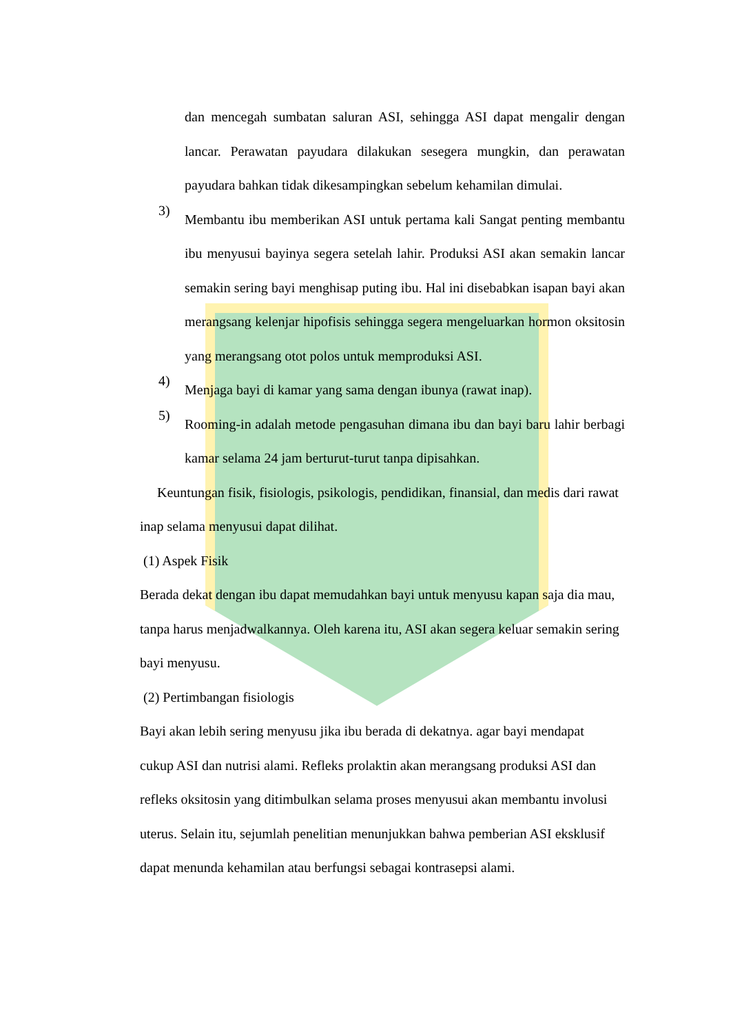dan mencegah sumbatan saluran ASI, sehingga ASI dapat mengalir dengan lancar. Perawatan payudara dilakukan sesegera mungkin, dan perawatan payudara bahkan tidak dikesampingkan sebelum kehamilan dimulai.
3)
Membantu ibu memberikan ASI untuk pertama kali Sangat penting membantu ibu menyusui bayinya segera setelah lahir. Produksi ASI akan semakin lancar semakin sering bayi menghisap puting ibu. Hal ini disebabkan isapan bayi akan merangsang kelenjar hipofisis sehingga segera mengeluarkan hormon oksitosin yang merangsang otot polos untuk memproduksi ASI.
4)
Menjaga bayi di kamar yang sama dengan ibunya (rawat inap).
5)
Rooming-in adalah metode pengasuhan dimana ibu dan bayi baru lahir berbagi kamar selama 24 jam berturut-turut tanpa dipisahkan.
Keuntungan fisik, fisiologis, psikologis, pendidikan, finansial, dan medis dari rawat inap selama menyusui dapat dilihat.
(1) Aspek Fisik
Berada dekat dengan ibu dapat memudahkan bayi untuk menyusu kapan saja dia mau, tanpa harus menjadwalkannya. Oleh karena itu, ASI akan segera keluar semakin sering bayi menyusu.
(2) Pertimbangan fisiologis
Bayi akan lebih sering menyusu jika ibu berada di dekatnya. agar bayi mendapat cukup ASI dan nutrisi alami. Refleks prolaktin akan merangsang produksi ASI dan refleks oksitosin yang ditimbulkan selama proses menyusui akan membantu involusi uterus. Selain itu, sejumlah penelitian menunjukkan bahwa pemberian ASI eksklusif dapat menunda kehamilan atau berfungsi sebagai kontrasepsi alami.